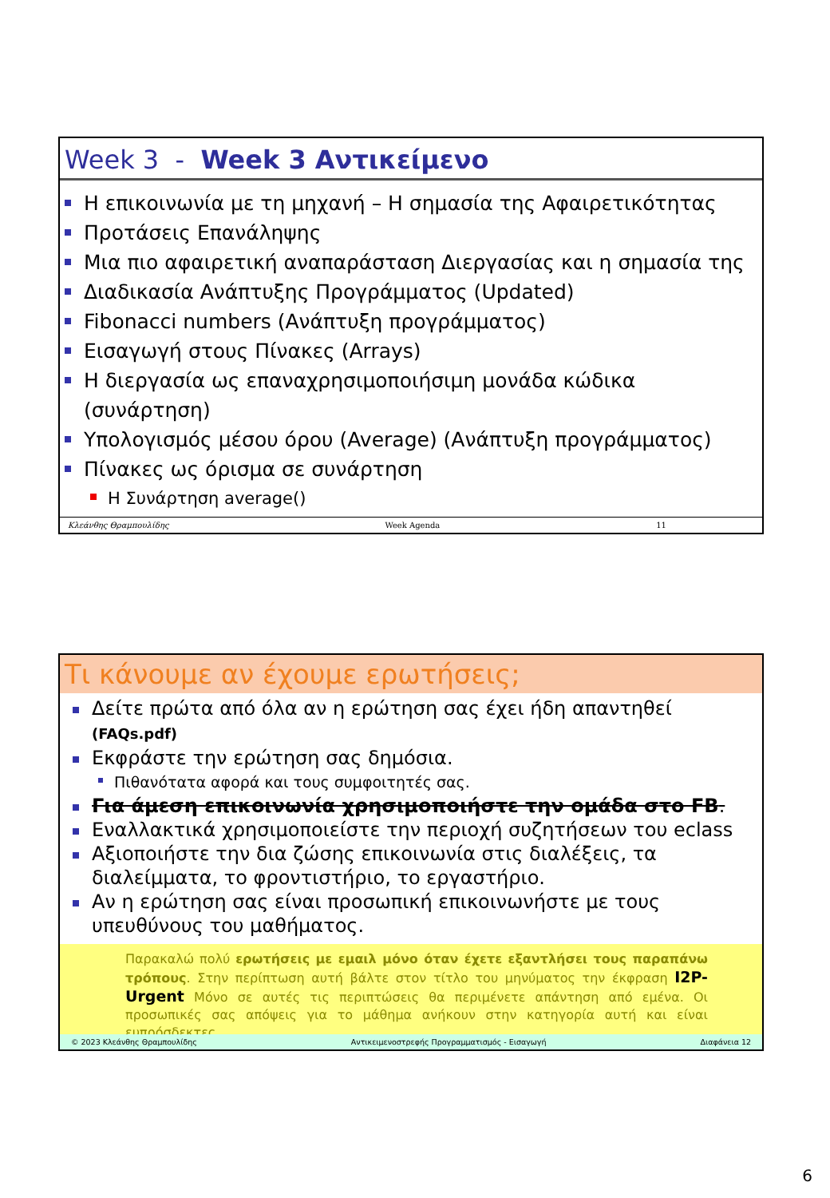Week 3 - Week 3 Αντικείμενο
Η επικοινωνία με τη μηχανή – Η σημασία της Αφαιρετικότητας
Προτάσεις Επανάληψης
Μια πιο αφαιρετική αναπαράσταση Διεργασίας και η σημασία της
Διαδικασία Ανάπτυξης Προγράμματος (Updated)
Fibonacci numbers (Ανάπτυξη προγράμματος)
Εισαγωγή στους Πίνακες (Arrays)
Η διεργασία ως επαναχρησιμοποιήσιμη μονάδα κώδικα (συνάρτηση)
Υπολογισμός μέσου όρου (Average) (Ανάπτυξη προγράμματος)
Πίνακες ως όρισμα σε συνάρτηση
Η Συνάρτηση average()
Κλεάνθης Θραμπουλίδης Week Agenda 11
Τι κάνουμε αν έχουμε ερωτήσεις;
Δείτε πρώτα από όλα αν η ερώτηση σας έχει ήδη απαντηθεί (FAQs.pdf)
Εκφράστε την ερώτηση σας δημόσια.
Πιθανότατα αφορά και τους συμφοιτητές σας.
Για άμεση επικοινωνία χρησιμοποιήστε την ομάδα στο FB.
Εναλλακτικά χρησιμοποιείστε την περιοχή συζητήσεων του eclass
Αξιοποιήστε την δια ζώσης επικοινωνία στις διαλέξεις, τα διαλείμματα, το φροντιστήριο, το εργαστήριο.
Αν η ερώτηση σας είναι προσωπική επικοινωνήστε με τους υπευθύνους του μαθήματος.
Παρακαλώ πολύ ερωτήσεις με εμαιλ μόνο όταν έχετε εξαντλήσει τους παραπάνω τρόπους. Στην περίπτωση αυτή βάλτε στον τίτλο του μηνύματος την έκφραση I2P-Urgent Μόνο σε αυτές τις περιπτώσεις θα περιμένετε απάντηση από εμένα. Οι προσωπικές σας απόψεις για το μάθημα ανήκουν στην κατηγορία αυτή και είναι ευπρόσδεκτες.
© 2023 Κλεάνθης Θραμπουλίδης Αντικειμενοστρεφής Προγραμματισμός - Εισαγωγή Διαφάνεια 12
6